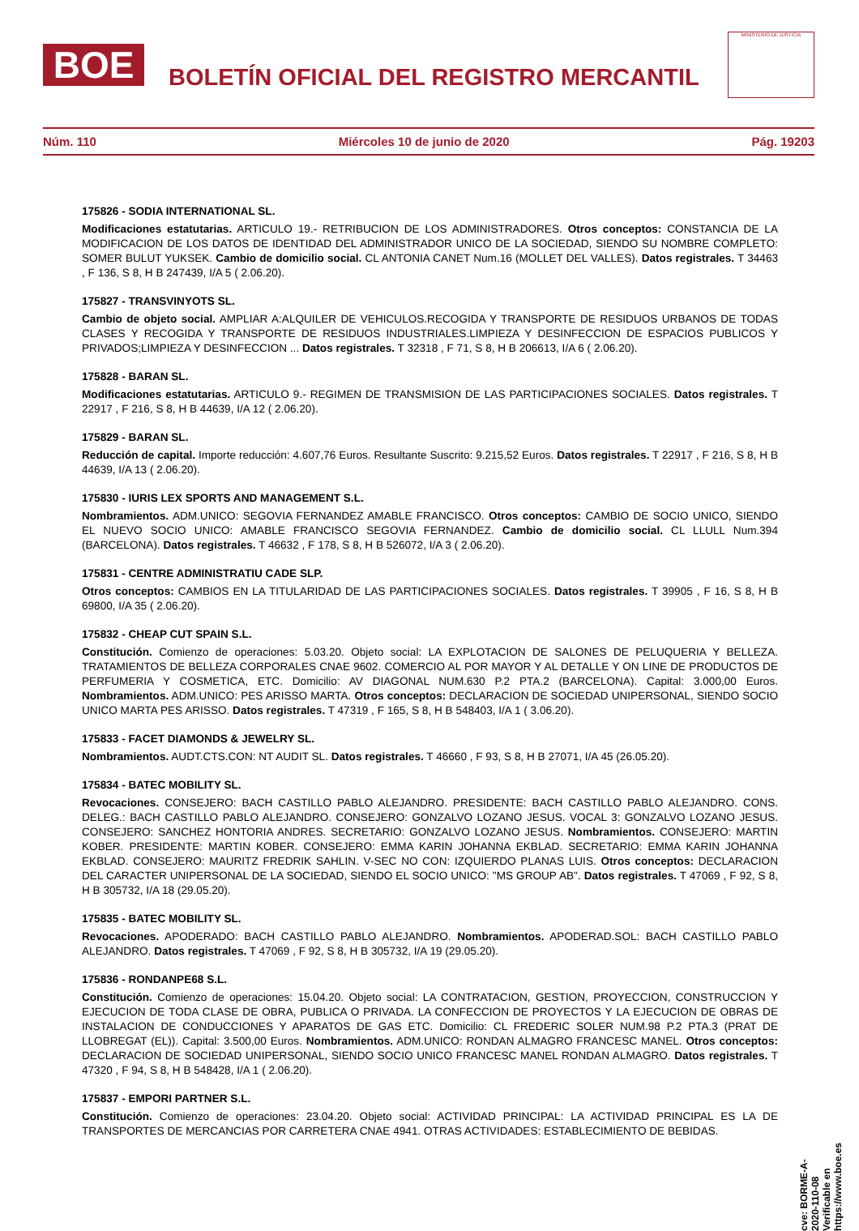BOE
BOLETÍN OFICIAL DEL REGISTRO MERCANTIL
MINISTERIO DE JUSTICIA
Núm. 110 Miércoles 10 de junio de 2020 Pág. 19203
175826 - SODIA INTERNATIONAL SL.
Modificaciones estatutarias. ARTICULO 19.- RETRIBUCION DE LOS ADMINISTRADORES. Otros conceptos: CONSTANCIA DE LA MODIFICACION DE LOS DATOS DE IDENTIDAD DEL ADMINISTRADOR UNICO DE LA SOCIEDAD, SIENDO SU NOMBRE COMPLETO: SOMER BULUT YUKSEK. Cambio de domicilio social. CL ANTONIA CANET Num.16 (MOLLET DEL VALLES). Datos registrales. T 34463 , F 136, S 8, H B 247439, I/A 5 ( 2.06.20).
175827 - TRANSVINYOTS SL.
Cambio de objeto social. AMPLIAR A:ALQUILER DE VEHICULOS.RECOGIDA Y TRANSPORTE DE RESIDUOS URBANOS DE TODAS CLASES Y RECOGIDA Y TRANSPORTE DE RESIDUOS INDUSTRIALES.LIMPIEZA Y DESINFECCION DE ESPACIOS PUBLICOS Y PRIVADOS;LIMPIEZA Y DESINFECCION ... Datos registrales. T 32318 , F 71, S 8, H B 206613, I/A 6 ( 2.06.20).
175828 - BARAN SL.
Modificaciones estatutarias. ARTICULO 9.- REGIMEN DE TRANSMISION DE LAS PARTICIPACIONES SOCIALES. Datos registrales. T 22917 , F 216, S 8, H B 44639, I/A 12 ( 2.06.20).
175829 - BARAN SL.
Reducción de capital. Importe reducción: 4.607,76 Euros. Resultante Suscrito: 9.215,52 Euros. Datos registrales. T 22917 , F 216, S 8, H B 44639, I/A 13 ( 2.06.20).
175830 - IURIS LEX SPORTS AND MANAGEMENT S.L.
Nombramientos. ADM.UNICO: SEGOVIA FERNANDEZ AMABLE FRANCISCO. Otros conceptos: CAMBIO DE SOCIO UNICO, SIENDO EL NUEVO SOCIO UNICO: AMABLE FRANCISCO SEGOVIA FERNANDEZ. Cambio de domicilio social. CL LLULL Num.394 (BARCELONA). Datos registrales. T 46632 , F 178, S 8, H B 526072, I/A 3 ( 2.06.20).
175831 - CENTRE ADMINISTRATIU CADE SLP.
Otros conceptos: CAMBIOS EN LA TITULARIDAD DE LAS PARTICIPACIONES SOCIALES. Datos registrales. T 39905 , F 16, S 8, H B 69800, I/A 35 ( 2.06.20).
175832 - CHEAP CUT SPAIN S.L.
Constitución. Comienzo de operaciones: 5.03.20. Objeto social: LA EXPLOTACION DE SALONES DE PELUQUERIA Y BELLEZA. TRATAMIENTOS DE BELLEZA CORPORALES CNAE 9602. COMERCIO AL POR MAYOR Y AL DETALLE Y ON LINE DE PRODUCTOS DE PERFUMERIA Y COSMETICA, ETC. Domicilio: AV DIAGONAL NUM.630 P.2 PTA.2 (BARCELONA). Capital: 3.000,00 Euros. Nombramientos. ADM.UNICO: PES ARISSO MARTA. Otros conceptos: DECLARACION DE SOCIEDAD UNIPERSONAL, SIENDO SOCIO UNICO MARTA PES ARISSO. Datos registrales. T 47319 , F 165, S 8, H B 548403, I/A 1 ( 3.06.20).
175833 - FACET DIAMONDS & JEWELRY SL.
Nombramientos. AUDT.CTS.CON: NT AUDIT SL. Datos registrales. T 46660 , F 93, S 8, H B 27071, I/A 45 (26.05.20).
175834 - BATEC MOBILITY SL.
Revocaciones. CONSEJERO: BACH CASTILLO PABLO ALEJANDRO. PRESIDENTE: BACH CASTILLO PABLO ALEJANDRO. CONS. DELEG.: BACH CASTILLO PABLO ALEJANDRO. CONSEJERO: GONZALVO LOZANO JESUS. VOCAL 3: GONZALVO LOZANO JESUS. CONSEJERO: SANCHEZ HONTORIA ANDRES. SECRETARIO: GONZALVO LOZANO JESUS. Nombramientos. CONSEJERO: MARTIN KOBER. PRESIDENTE: MARTIN KOBER. CONSEJERO: EMMA KARIN JOHANNA EKBLAD. SECRETARIO: EMMA KARIN JOHANNA EKBLAD. CONSEJERO: MAURITZ FREDRIK SAHLIN. V-SEC NO CON: IZQUIERDO PLANAS LUIS. Otros conceptos: DECLARACION DEL CARACTER UNIPERSONAL DE LA SOCIEDAD, SIENDO EL SOCIO UNICO: "MS GROUP AB". Datos registrales. T 47069 , F 92, S 8, H B 305732, I/A 18 (29.05.20).
175835 - BATEC MOBILITY SL.
Revocaciones. APODERADO: BACH CASTILLO PABLO ALEJANDRO. Nombramientos. APODERAD.SOL: BACH CASTILLO PABLO ALEJANDRO. Datos registrales. T 47069 , F 92, S 8, H B 305732, I/A 19 (29.05.20).
175836 - RONDANPE68 S.L.
Constitución. Comienzo de operaciones: 15.04.20. Objeto social: LA CONTRATACION, GESTION, PROYECCION, CONSTRUCCION Y EJECUCION DE TODA CLASE DE OBRA, PUBLICA O PRIVADA. LA CONFECCION DE PROYECTOS Y LA EJECUCION DE OBRAS DE INSTALACION DE CONDUCCIONES Y APARATOS DE GAS ETC. Domicilio: CL FREDERIC SOLER NUM.98 P.2 PTA.3 (PRAT DE LLOBREGAT (EL)). Capital: 3.500,00 Euros. Nombramientos. ADM.UNICO: RONDAN ALMAGRO FRANCESC MANEL. Otros conceptos: DECLARACION DE SOCIEDAD UNIPERSONAL, SIENDO SOCIO UNICO FRANCESC MANEL RONDAN ALMAGRO. Datos registrales. T 47320 , F 94, S 8, H B 548428, I/A 1 ( 2.06.20).
175837 - EMPORI PARTNER S.L.
Constitución. Comienzo de operaciones: 23.04.20. Objeto social: ACTIVIDAD PRINCIPAL: LA ACTIVIDAD PRINCIPAL ES LA DE TRANSPORTES DE MERCANCIAS POR CARRETERA CNAE 4941. OTRAS ACTIVIDADES: ESTABLECIMIENTO DE BEBIDAS.
cve: BORME-A-2020-110-08
Verificable en https://www.boe.es